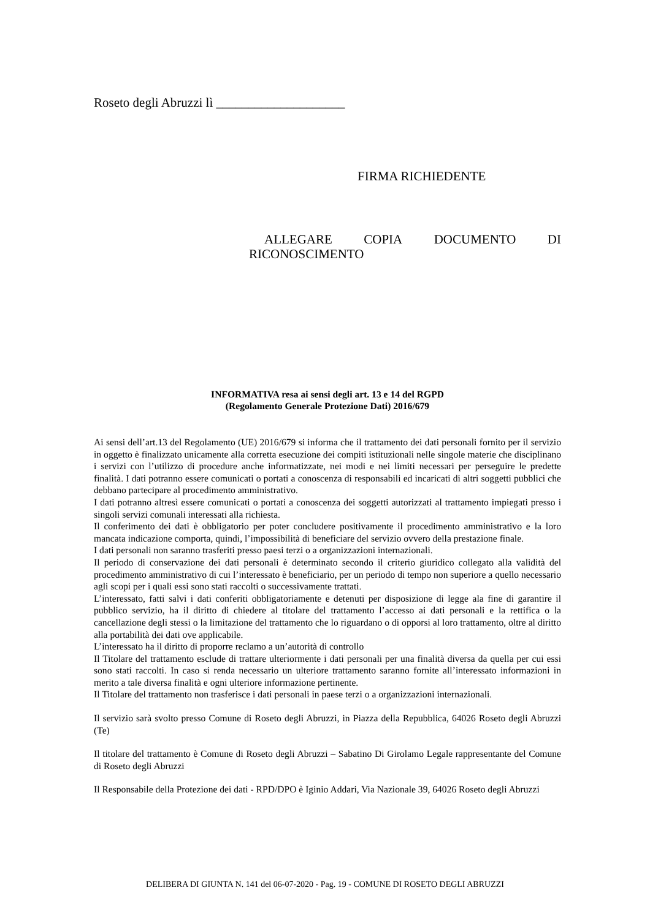Roseto degli Abruzzi lì ____________________
FIRMA RICHIEDENTE
ALLEGARE COPIA DOCUMENTO DI
RICONOSCIMENTO
INFORMATIVA resa ai sensi degli art. 13 e 14 del RGPD
(Regolamento Generale Protezione Dati) 2016/679
Ai sensi dell’art.13 del Regolamento (UE) 2016/679 si informa che il trattamento dei dati personali fornito per il servizio in oggetto è finalizzato unicamente alla corretta esecuzione dei compiti istituzionali nelle singole materie che disciplinano i servizi con l’utilizzo di procedure anche informatizzate, nei modi e nei limiti necessari per perseguire le predette finalità. I dati potranno essere comunicati o portati a conoscenza di responsabili ed incaricati di altri soggetti pubblici che debbano partecipare al procedimento amministrativo.
I dati potranno altresì essere comunicati o portati a conoscenza dei soggetti autorizzati al trattamento impiegati presso i singoli servizi comunali interessati alla richiesta.
Il conferimento dei dati è obbligatorio per poter concludere positivamente il procedimento amministrativo e la loro mancata indicazione comporta, quindi, l’impossibilità di beneficiare del servizio ovvero della prestazione finale.
I dati personali non saranno trasferiti presso paesi terzi o a organizzazioni internazionali.
Il periodo di conservazione dei dati personali è determinato secondo il criterio giuridico collegato alla validità del procedimento amministrativo di cui l’interessato è beneficiario, per un periodo di tempo non superiore a quello necessario agli scopi per i quali essi sono stati raccolti o successivamente trattati.
L’interessato, fatti salvi i dati conferiti obbligatoriamente e detenuti per disposizione di legge ala fine di garantire il pubblico servizio, ha il diritto di chiedere al titolare del trattamento l’accesso ai dati personali e la rettifica o la cancellazione degli stessi o la limitazione del trattamento che lo riguardano o di opporsi al loro trattamento, oltre al diritto alla portabilità dei dati ove applicabile.
L’interessato ha il diritto di proporre reclamo a un’autorità di controllo
Il Titolare del trattamento esclude di trattare ulteriormente i dati personali per una finalità diversa da quella per cui essi sono stati raccolti. In caso si renda necessario un ulteriore trattamento saranno fornite all’interessato informazioni in merito a tale diversa finalità e ogni ulteriore informazione pertinente.
Il Titolare del trattamento non trasferisce i dati personali in paese terzi o a organizzazioni internazionali.
Il servizio sarà svolto presso Comune di Roseto degli Abruzzi, in Piazza della Repubblica, 64026 Roseto degli Abruzzi (Te)
Il titolare del trattamento è Comune di Roseto degli Abruzzi – Sabatino Di Girolamo Legale rappresentante del Comune di Roseto degli Abruzzi
Il Responsabile della Protezione dei dati - RPD/DPO è Iginio Addari, Via Nazionale 39, 64026 Roseto degli Abruzzi
DELIBERA DI GIUNTA N. 141 del 06-07-2020 - Pag. 19 - COMUNE DI ROSETO DEGLI ABRUZZI